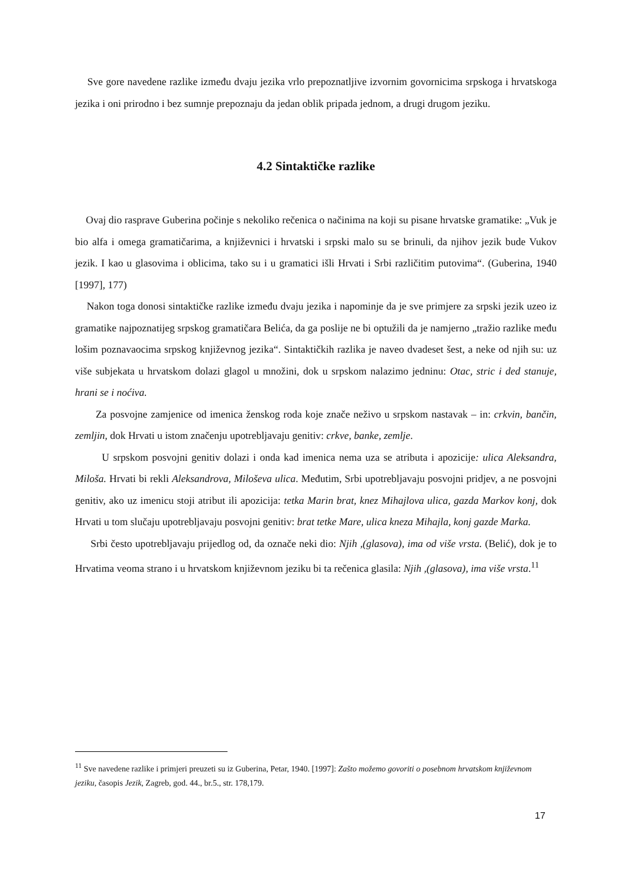Sve gore navedene razlike između dvaju jezika vrlo prepoznatljive izvornim govornicima srpskoga i hrvatskoga jezika i oni prirodno i bez sumnje prepoznaju da jedan oblik pripada jednom, a drugi drugom jeziku.
4.2 Sintaktičke razlike
Ovaj dio rasprave Guberina počinje s nekoliko rečenica o načinima na koji su pisane hrvatske gramatike: „Vuk je bio alfa i omega gramatičarima, a književnici i hrvatski i srpski malo su se brinuli, da njihov jezik bude Vukov jezik. I kao u glasovima i oblicima, tako su i u gramatici išli Hrvati i Srbi različitim putovima“. (Guberina, 1940 [1997], 177)
Nakon toga donosi sintaktičke razlike između dvaju jezika i napominje da je sve primjere za srpski jezik uzeo iz gramatike najpoznatijeg srpskog gramatičara Belića, da ga poslije ne bi optužili da je namjerno „tražio razlike među lošim poznavaocima srpskog književnog jezika“. Sintaktičkih razlika je naveo dvadeset šest, a neke od njih su: uz više subjekata u hrvatskom dolazi glagol u množini, dok u srpskom nalazimo jedninu: Otac, stric i ded stanuje, hrani se i noćiva.
Za posvojne zamjenice od imenica ženskog roda koje znače neživo u srpskom nastavak – in: crkvin, bančin, zemljin, dok Hrvati u istom značenju upotrebljavaju genitiv: crkve, banke, zemlje.
U srpskom posvojni genitiv dolazi i onda kad imenica nema uza se atributa i apozicije: ulica Aleksandra, Miloša. Hrvati bi rekli Aleksandrova, Miloševa ulica. Međutim, Srbi upotrebljavaju posvojni pridjev, a ne posvojni genitiv, ako uz imenicu stoji atribut ili apozicija: tetka Marin brat, knez Mihajlova ulica, gazda Markov konj, dok Hrvati u tom slučaju upotrebljavaju posvojni genitiv: brat tetke Mare, ulica kneza Mihajla, konj gazde Marka.
Srbi često upotrebljavaju prijedlog od, da označe neki dio: Njih ,(glasova), ima od više vrsta. (Belić), dok je to Hrvatima veoma strano i u hrvatskom književnom jeziku bi ta rečenica glasila: Njih ,(glasova), ima više vrsta.<sup>11</sup>
<sup>11</sup> Sve navedene razlike i primjeri preuzeti su iz Guberina, Petar, 1940. [1997]: Zašto možemo govoriti o posebnom hrvatskom književnom jeziku, časopis Jezik, Zagreb, god. 44., br.5., str. 178,179.
17